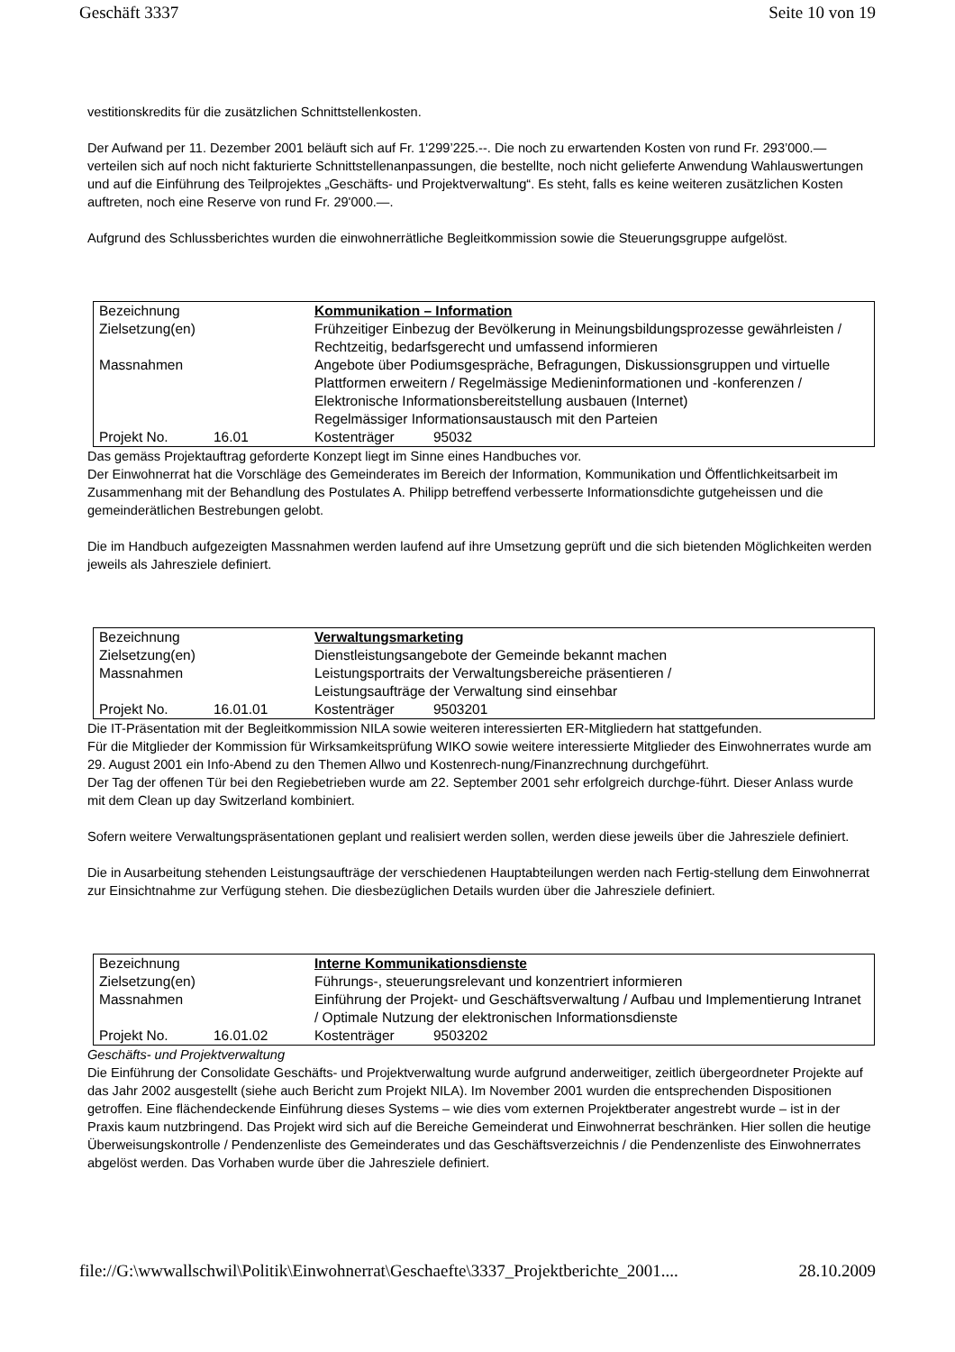Geschäft 3337 Seite 10 von 19
vestitionskredits für die zusätzlichen Schnittstellenkosten.
Der Aufwand per 11. Dezember 2001 beläuft sich auf Fr. 1'299’225.--. Die noch zu erwartenden Kosten von rund Fr. 293’000.— verteilen sich auf noch nicht fakturierte Schnittstellenanpassungen, die bestellte, noch nicht gelieferte Anwendung Wahlauswertungen und auf die Einführung des Teilprojektes „Geschäfts- und Projektverwaltung“. Es steht, falls es keine weiteren zusätzlichen Kosten auftreten, noch eine Reserve von rund Fr. 29'000.—.
Aufgrund des Schlussberichtes wurden die einwohnerrätliche Begleitkommission sowie die Steuerungsgruppe aufgelöst.
| Bezeichnung | | Kommunikation – Information | |
| Zielsetzung(en) | | Frühzeitiger Einbezug der Bevölkerung in Meinungsbildungsprozesse gewährleisten / Rechtzeitig, bedarfsgerecht und umfassend informieren | |
| Massnahmen | | Angebote über Podiumsgespräche, Befragungen, Diskussionsgruppen und virtuelle Plattformen erweitern / Regelmässige Medieninformationen und -konferenzen / Elektronische Informationsbereitstellung ausbauen (Internet) Regelmässiger Informationsaustausch mit den Parteien | |
| Projekt No. | 16.01 | Kostenträger | 95032 |
Das gemäss Projektauftrag geforderte Konzept liegt im Sinne eines Handbuches vor.
Der Einwohnerrat hat die Vorschläge des Gemeinderates im Bereich der Information, Kommunikation und Öffentlichkeitsarbeit im Zusammenhang mit der Behandlung des Postulates A. Philipp betreffend verbesserte Informationsdichte gutgeheissen und die gemeinderätlichen Bestrebungen gelobt.
Die im Handbuch aufgezeigten Massnahmen werden laufend auf ihre Umsetzung geprüft und die sich bietenden Möglichkeiten werden jeweils als Jahresziele definiert.
| Bezeichnung | | Verwaltungsmarketing | |
| Zielsetzung(en) | | Dienstleistungsangebote der Gemeinde bekannt machen | |
| Massnahmen | | Leistungsportraits der Verwaltungsbereiche präsentieren / Leistungsaufträge der Verwaltung sind einsehbar | |
| Projekt No. | 16.01.01 | Kostenträger | 9503201 |
Die IT-Präsentation mit der Begleitkommission NILA sowie weiteren interessierten ER-Mitgliedern hat stattgefunden.
Für die Mitglieder der Kommission für Wirksamkeitsprüfung WIKO sowie weitere interessierte Mitglieder des Einwohnerrates wurde am 29. August 2001 ein Info-Abend zu den Themen Allwo und Kostenrech-nung/Finanzrechnung durchgeführt.
Der Tag der offenen Tür bei den Regiebetrieben wurde am 22. September 2001 sehr erfolgreich durchge-führt. Dieser Anlass wurde mit dem Clean up day Switzerland kombiniert.
Sofern weitere Verwaltungspräsentationen geplant und realisiert werden sollen, werden diese jeweils über die Jahresziele definiert.
Die in Ausarbeitung stehenden Leistungsaufträge der verschiedenen Hauptabteilungen werden nach Fertig-stellung dem Einwohnerrat zur Einsichtnahme zur Verfügung stehen. Die diesbezüglichen Details wurden über die Jahresziele definiert.
| Bezeichnung | | Interne Kommunikationsdienste | |
| Zielsetzung(en) | | Führungs-, steuerungsrelevant und konzentriert informieren | |
| Massnahmen | | Einführung der Projekt- und Geschäftsverwaltung / Aufbau und Implementierung Intranet / Optimale Nutzung der elektronischen Informationsdienste | |
| Projekt No. | 16.01.02 | Kostenträger | 9503202 |
Geschäfts- und Projektverwaltung
Die Einführung der Consolidate Geschäfts- und Projektverwaltung wurde aufgrund anderweitiger, zeitlich übergeordneter Projekte auf das Jahr 2002 ausgestellt (siehe auch Bericht zum Projekt NILA). Im November 2001 wurden die entsprechenden Dispositionen getroffen. Eine flächendeckende Einführung dieses Systems – wie dies vom externen Projektberater angestrebt wurde – ist in der Praxis kaum nutzbringend. Das Projekt wird sich auf die Bereiche Gemeinderat und Einwohnerrat beschränken. Hier sollen die heutige Überweisungskontrolle / Pendenzenliste des Gemeinderates und das Geschäftsverzeichnis / die Pendenzenliste des Einwohnerrates abgelöst werden. Das Vorhaben wurde über die Jahresziele definiert.
file://G:\wwwallschwil\Politik\Einwohnerrat\Geschaefte\3337_Projektberichte_2001.... 28.10.2009